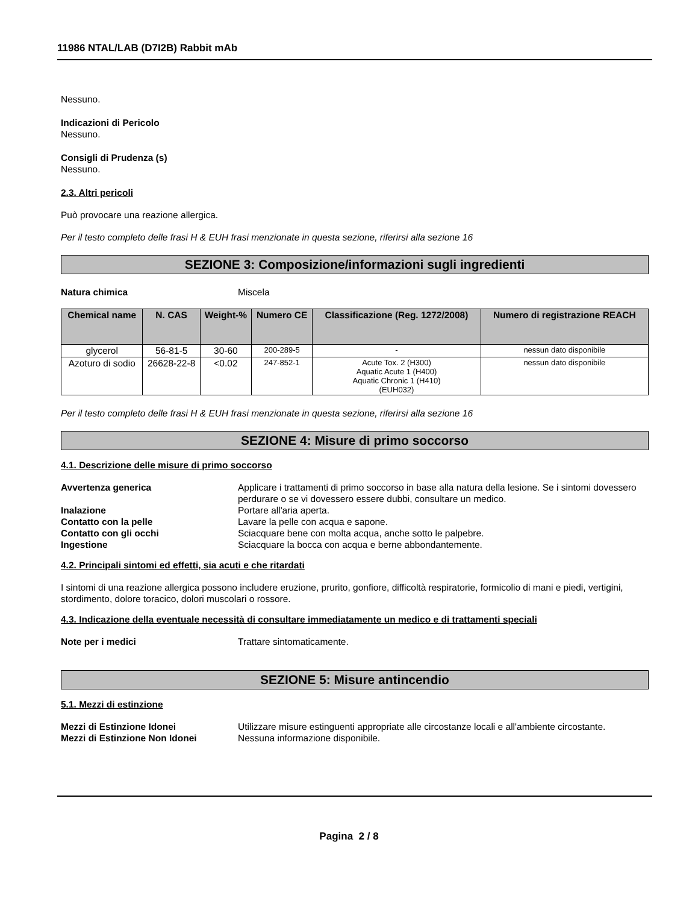11986 NTAL/LAB (D7I2B) Rabbit mAb
Nessuno.
Indicazioni di Pericolo
Nessuno.
Consigli di Prudenza (s)
Nessuno.
2.3. Altri pericoli
Può provocare una reazione allergica.
Per il testo completo delle frasi H & EUH frasi menzionate in questa sezione, riferirsi alla sezione 16
SEZIONE 3: Composizione/informazioni sugli ingredienti
Natura chimica Miscela
| Chemical name | N. CAS | Weight-% | Numero CE | Classificazione (Reg. 1272/2008) | Numero di registrazione REACH |
| --- | --- | --- | --- | --- | --- |
| glycerol | 56-81-5 | 30-60 | 200-289-5 | - | nessun dato disponibile |
| Azoturo di sodio | 26628-22-8 | <0.02 | 247-852-1 | Acute Tox. 2 (H300) Aquatic Acute 1 (H400) Aquatic Chronic 1 (H410) (EUH032) | nessun dato disponibile |
Per il testo completo delle frasi H & EUH frasi menzionate in questa sezione, riferirsi alla sezione 16
SEZIONE 4: Misure di primo soccorso
4.1. Descrizione delle misure di primo soccorso
Avvertenza generica Applicare i trattamenti di primo soccorso in base alla natura della lesione. Se i sintomi dovessero perdurare o se vi dovessero essere dubbi, consultare un medico.
Inalazione Portare all'aria aperta.
Contatto con la pelle Lavare la pelle con acqua e sapone.
Contatto con gli occhi Sciacquare bene con molta acqua, anche sotto le palpebre.
Ingestione Sciacquare la bocca con acqua e berne abbondantemente.
4.2. Principali sintomi ed effetti, sia acuti e che ritardati
I sintomi di una reazione allergica possono includere eruzione, prurito, gonfiore, difficoltà respiratorie, formicolio di mani e piedi, vertigini, stordimento, dolore toracico, dolori muscolari o rossore.
4.3. Indicazione della eventuale necessità di consultare immediatamente un medico e di trattamenti speciali
Note per i medici Trattare sintomaticamente.
SEZIONE 5: Misure antincendio
5.1. Mezzi di estinzione
Mezzi di Estinzione Idonei Utilizzare misure estinguenti appropriate alle circostanze locali e all'ambiente circostante.
Mezzi di Estinzione Non Idonei Nessuna informazione disponibile.
Pagina 2 / 8